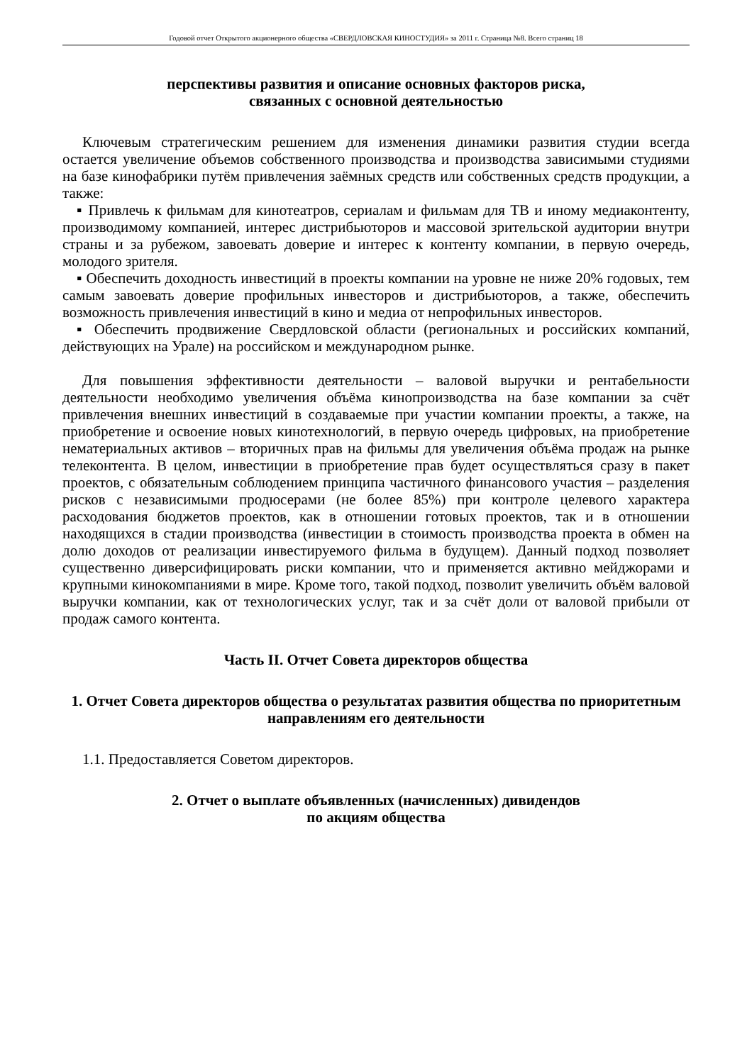Годовой отчет Открытого акционерного общества «СВЕРДЛОВСКАЯ КИНОСТУДИЯ» за 2011 г. Страница №8. Всего страниц 18
перспективы развития и описание основных факторов риска,
связанных с основной деятельностью
Ключевым стратегическим решением для изменения динамики развития студии всегда остается увеличение объемов собственного производства и производства зависимыми студиями на базе кинофабрики путём привлечения заёмных средств или собственных средств продукции, а также:
▪ Привлечь к фильмам для кинотеатров, сериалам и фильмам для ТВ и иному медиаконтенту, производимому компанией, интерес дистрибьюторов и массовой зрительской аудитории внутри страны и за рубежом, завоевать доверие и интерес к контенту компании, в первую очередь, молодого зрителя.
▪ Обеспечить доходность инвестиций в проекты компании на уровне не ниже 20% годовых, тем самым завоевать доверие профильных инвесторов и дистрибьюторов, а также, обеспечить возможность привлечения инвестиций в кино и медиа от непрофильных инвесторов.
▪ Обеспечить продвижение Свердловской области (региональных и российских компаний, действующих на Урале) на российском и международном рынке.
Для повышения эффективности деятельности – валовой выручки и рентабельности деятельности необходимо увеличения объёма кинопроизводства на базе компании за счёт привлечения внешних инвестиций в создаваемые при участии компании проекты, а также, на приобретение и освоение новых кинотехнологий, в первую очередь цифровых, на приобретение нематериальных активов – вторичных прав на фильмы для увеличения объёма продаж на рынке телеконтента. В целом, инвестиции в приобретение прав будет осуществляться сразу в пакет проектов, с обязательным соблюдением принципа частичного финансового участия – разделения рисков с независимыми продюсерами (не более 85%) при контроле целевого характера расходования бюджетов проектов, как в отношении готовых проектов, так и в отношении находящихся в стадии производства (инвестиции в стоимость производства проекта в обмен на долю доходов от реализации инвестируемого фильма в будущем). Данный подход позволяет существенно диверсифицировать риски компании, что и применяется активно мейджорами и крупными кинокомпаниями в мире. Кроме того, такой подход, позволит увеличить объём валовой выручки компании, как от технологических услуг, так и за счёт доли от валовой прибыли от продаж самого контента.
Часть II. Отчет Совета директоров общества
1. Отчет Совета директоров общества о результатах развития общества по приоритетным направлениям его деятельности
1.1. Предоставляется Советом директоров.
2. Отчет о выплате объявленных (начисленных) дивидендов
по акциям общества